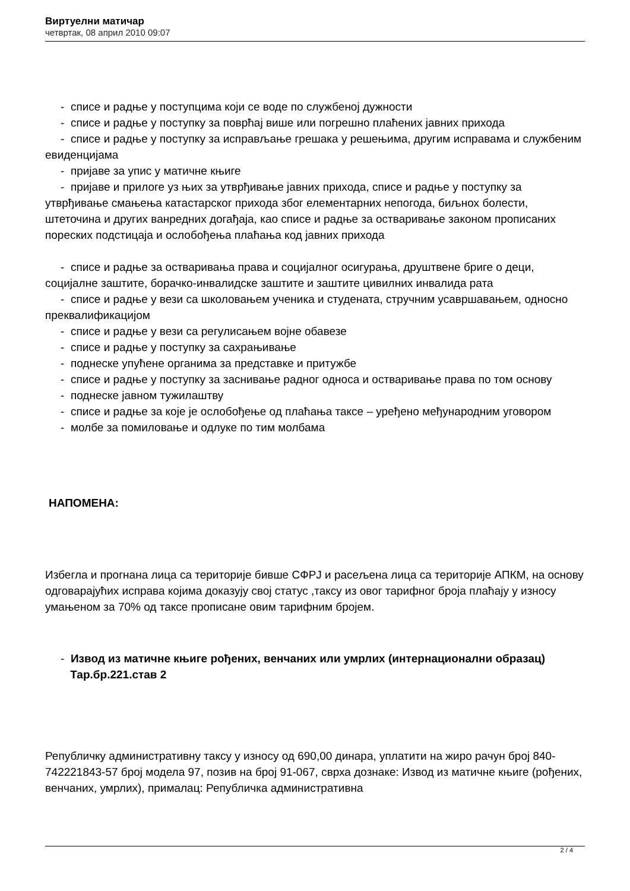Виртуелни матичар
четвртак, 08 април 2010 09:07
- списе и радње у поступцима који се воде по службеној дужности
- списе и радње у поступку за поврћај више или погрешно плаћених јавних прихода
- списе и радње у поступку за исправљање грешака у решењима, другим исправама и службеним евиденцијама
- пријаве за упис у матичне књиге
- пријаве и прилоге уз њих за утврђивање јавних прихода, списе и радње у поступку за утврђивање смањења катастарског прихода због елементарних непогода, биљнох болести, штеточина и других ванредних догађаја, као списе и радње за остваривање законом прописаних пореских подстицаја и ослобођења плаћања код јавних прихода
- списе и радње за остваривања права и социјалног осигурања, друштвене бриге о деци, социјалне заштите, борачко-инвалидске заштите и заштите цивилних инвалида рата
- списе и радње у вези са школовањем ученика и студената, стручним усавршавањем, односно преквалификацијом
- списе и радње у вези са регулисањем војне обавезе
- списе и радње у поступку за сахрањивање
- поднеске упућене органима за представке и притужбе
- списе и радње у поступку за заснивање радног односа и остваривање права по том основу
- поднеске јавном тужилаштву
- списе и радње за које је ослобођење од плаћања таксе – уређено међународним уговором
- молбе за помиловање и одлуке по тим молбама
НАПОМЕНА:
Избегла и прогнана лица са територије бивше СФРЈ и расељена лица са територије АПКМ, на основу одговарајућих исправа којима доказују свој статус ,таксу из овог тарифног броја плаћају у износу умањеном за 70% од таксе прописане овим тарифним бројем.
- Извод из матичне књиге рођених, венчаних или умрлих (интернационални образац) Тар.бр.221.став 2
Републичку административну таксу у износу од 690,00 динара, уплатити на жиро рачун број 840-742221843-57 број модела 97, позив на број 91-067, сврха дознаке: Извод из матичне књиге (рођених, венчаних, умрлих), прималац: Републичка административна
2 / 4